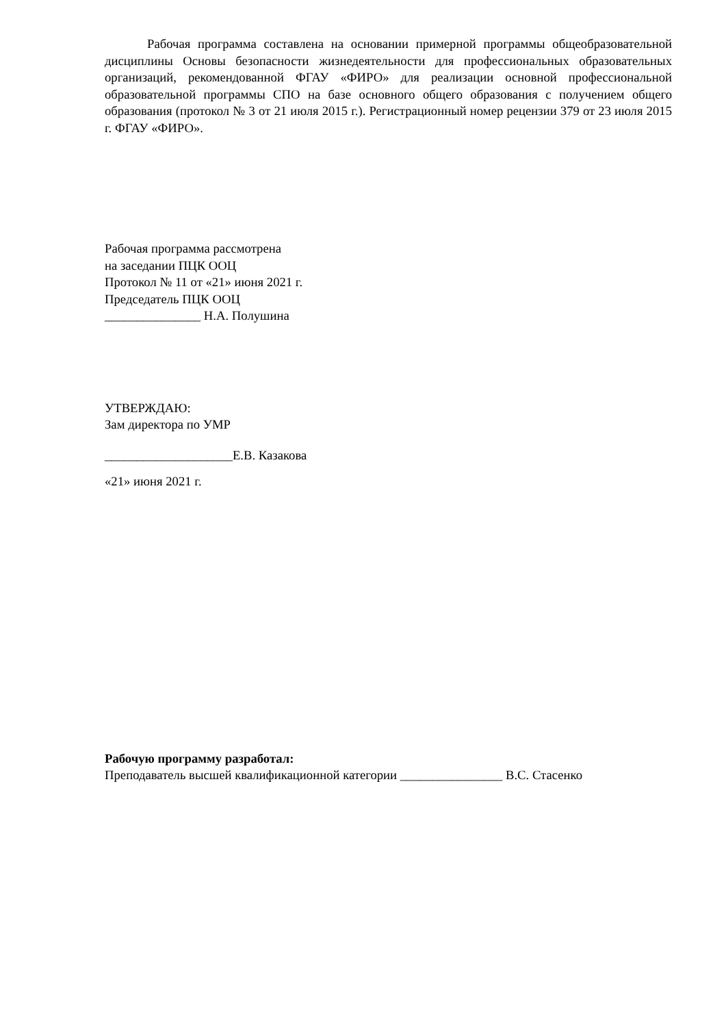Рабочая программа составлена на основании примерной программы общеобразовательной дисциплины Основы безопасности жизнедеятельности для профессиональных образовательных организаций, рекомендованной ФГАУ «ФИРО» для реализации основной профессиональной образовательной программы СПО на базе основного общего образования с получением общего образования (протокол № 3 от 21 июля 2015 г.). Регистрационный номер рецензии 379 от 23 июля 2015 г. ФГАУ «ФИРО».
Рабочая программа рассмотрена
на заседании ПЦК ООЦ
Протокол № 11 от «21» июня 2021 г.
Председатель ПЦК ООЦ
_______________ Н.А. Полушина
УТВЕРЖДАЮ:
Зам директора по УМР
____________________Е.В. Казакова
«21» июня 2021 г.
Рабочую программу разработал:
Преподаватель высшей квалификационной категории ________________ В.С. Стасенко